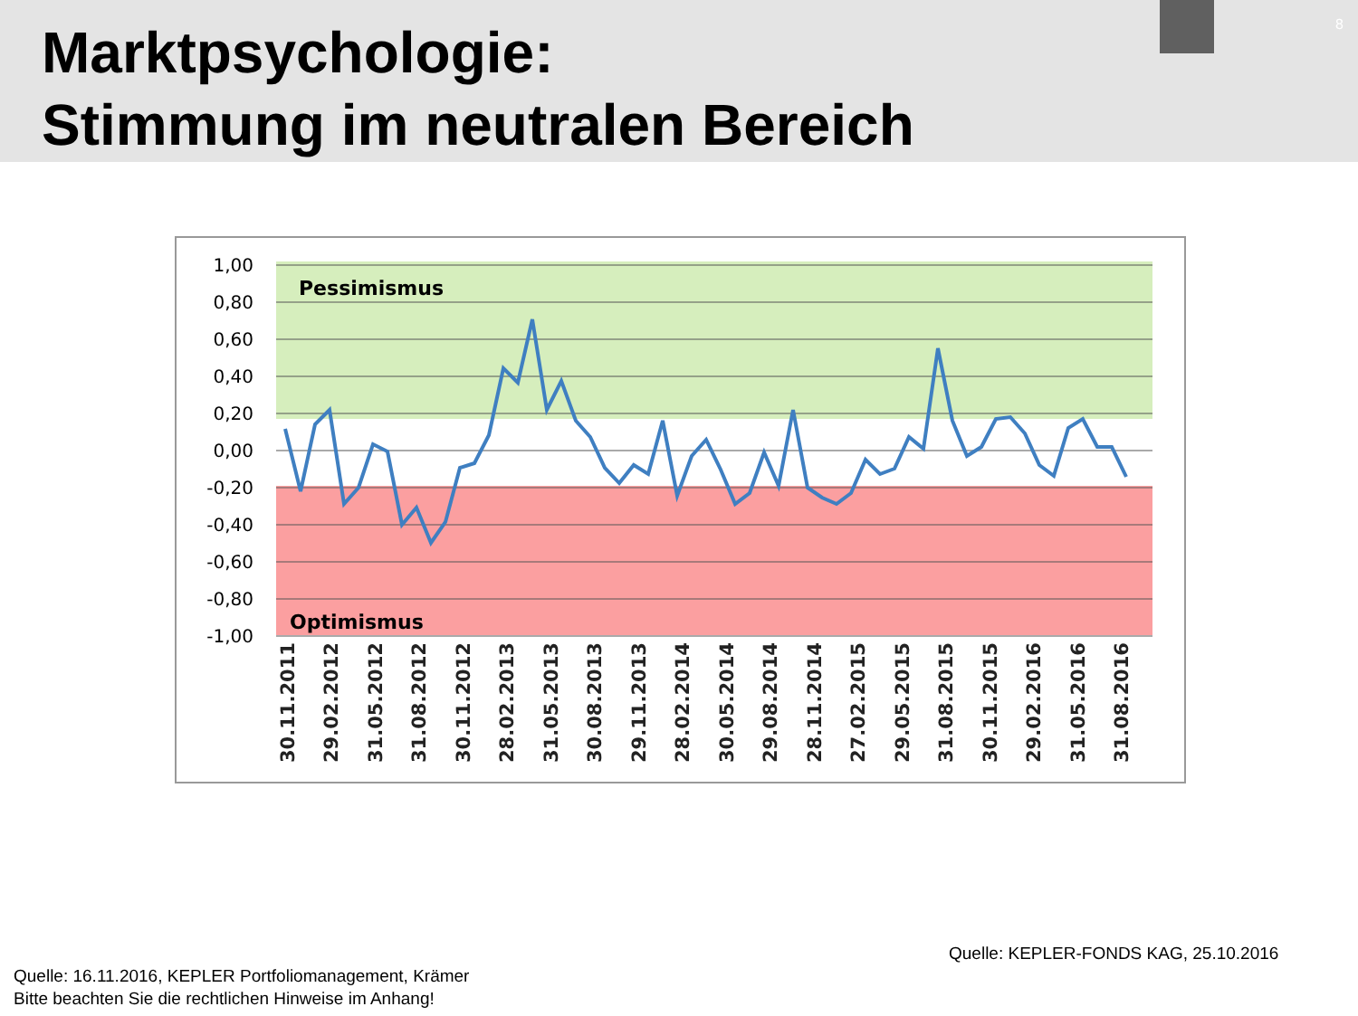Marktpsychologie:
Stimmung im neutralen Bereich
8
1,00
0,80
0,60
0,40
0,20
0,00
-0,20
-0,40
-0,60
-0,80
-1,00
Pessimismus
Optimismus
30.11.2011
29.02.2012
31.05.2012
31.08.2012
30.11.2012
28.02.2013
31.05.2013
30.08.2013
29.11.2013
28.02.2014
30.05.2014
29.08.2014
28.11.2014
27.02.2015
29.05.2015
31.08.2015
30.11.2015
29.02.2016
31.05.2016
31.08.2016
Quelle: KEPLER-FONDS KAG, 25.10.2016
Quelle: 16.11.2016, KEPLER Portfoliomanagement, Krämer
Bitte beachten Sie die rechtlichen Hinweise im Anhang!